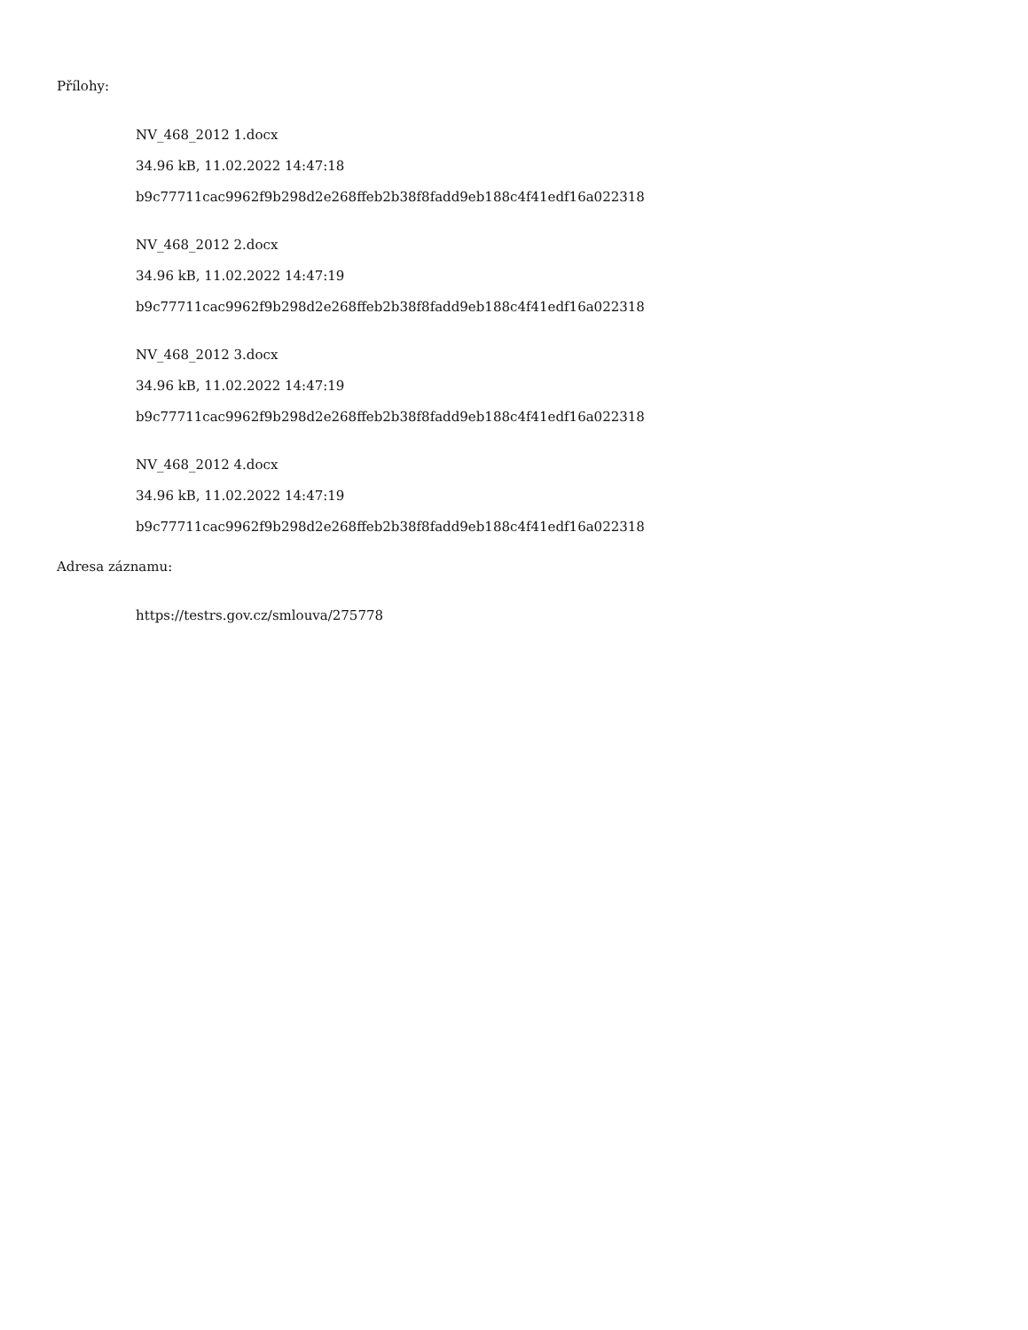Přílohy:
NV_468_2012 1.docx
34.96 kB, 11.02.2022 14:47:18
b9c77711cac9962f9b298d2e268ffeb2b38f8fadd9eb188c4f41edf16a022318
NV_468_2012 2.docx
34.96 kB, 11.02.2022 14:47:19
b9c77711cac9962f9b298d2e268ffeb2b38f8fadd9eb188c4f41edf16a022318
NV_468_2012 3.docx
34.96 kB, 11.02.2022 14:47:19
b9c77711cac9962f9b298d2e268ffeb2b38f8fadd9eb188c4f41edf16a022318
NV_468_2012 4.docx
34.96 kB, 11.02.2022 14:47:19
b9c77711cac9962f9b298d2e268ffeb2b38f8fadd9eb188c4f41edf16a022318
Adresa záznamu:
https://testrs.gov.cz/smlouva/275778